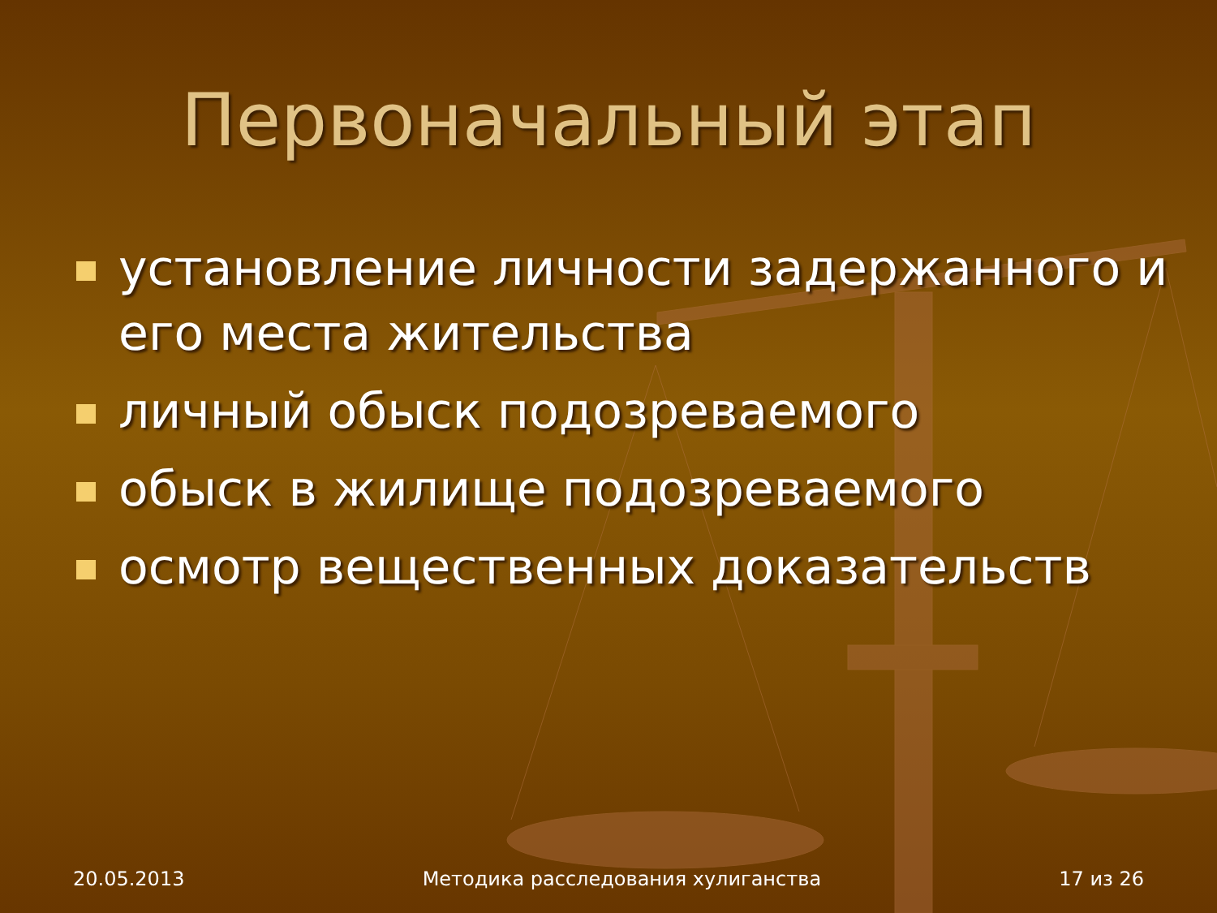Первоначальный этап
установление личности задержанного и его места жительства
личный обыск подозреваемого
обыск в жилище подозреваемого
осмотр вещественных доказательств
20.05.2013 Методика расследования хулиганства 17 из 26